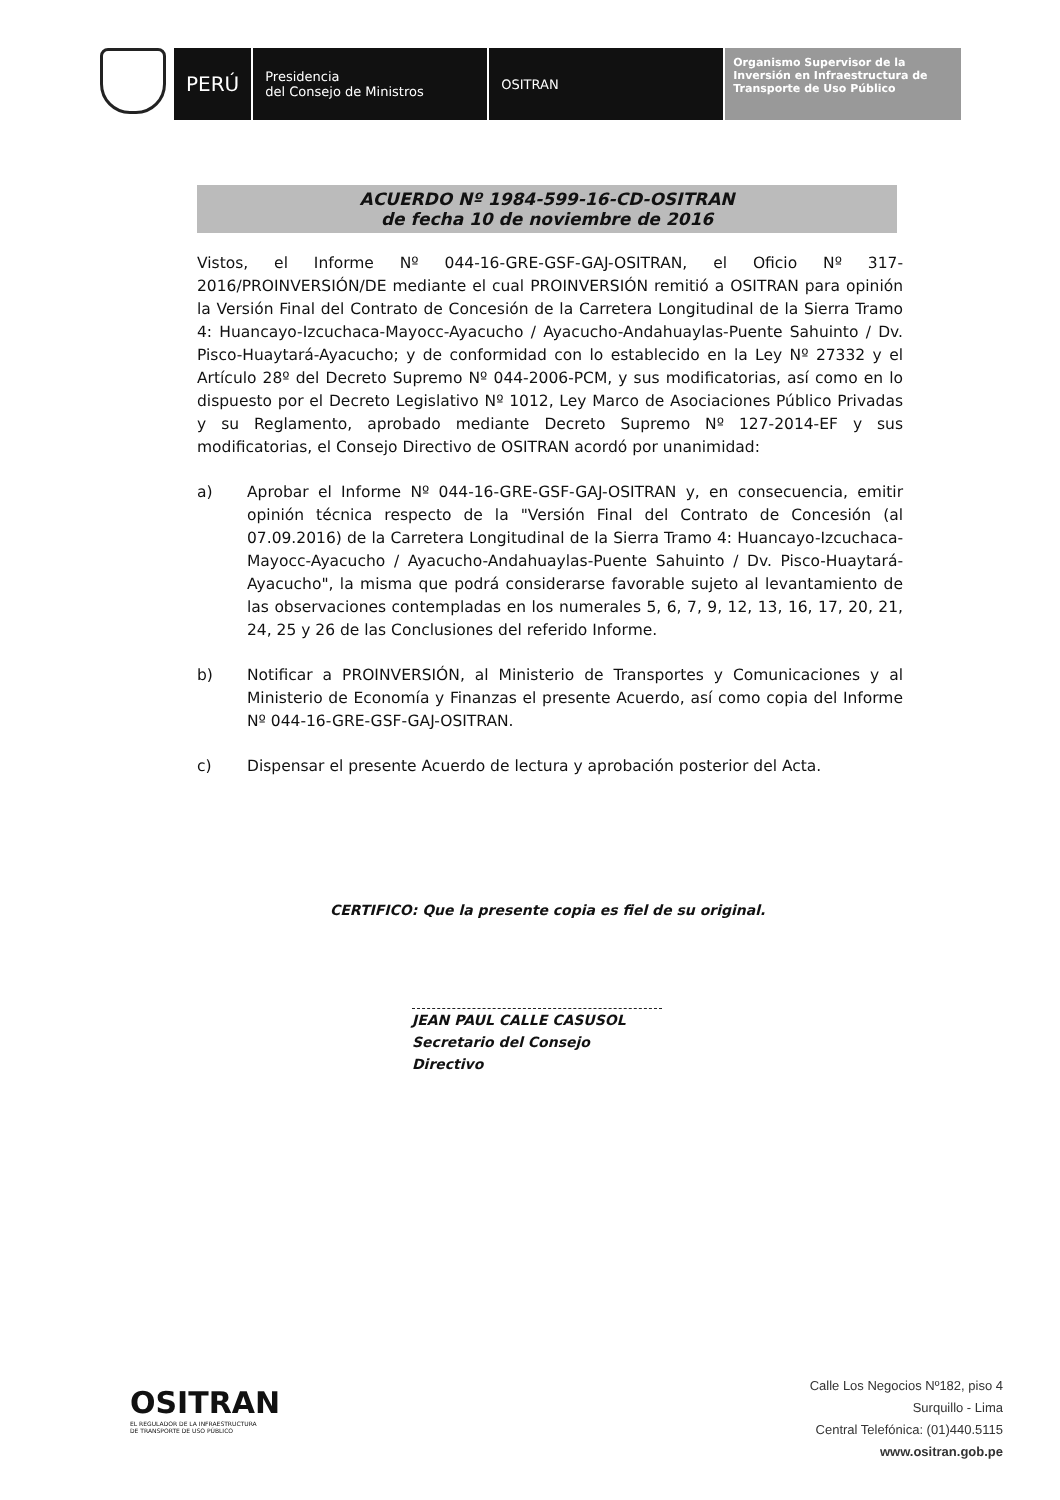PERÚ
Presidencia
del Consejo de Ministros
OSITRAN
Organismo Supervisor de la Inversión en Infraestructura de Transporte de Uso Público
ACUERDO Nº 1984-599-16-CD-OSITRAN
de fecha 10 de noviembre de 2016
Vistos, el Informe Nº 044-16-GRE-GSF-GAJ-OSITRAN, el Oficio Nº 317-2016/PROINVERSIÓN/DE mediante el cual PROINVERSIÓN remitió a OSITRAN para opinión la Versión Final del Contrato de Concesión de la Carretera Longitudinal de la Sierra Tramo 4: Huancayo-Izcuchaca-Mayocc-Ayacucho / Ayacucho-Andahuaylas-Puente Sahuinto / Dv. Pisco-Huaytará-Ayacucho; y de conformidad con lo establecido en la Ley Nº 27332 y el Artículo 28º del Decreto Supremo Nº 044-2006-PCM, y sus modificatorias, así como en lo dispuesto por el Decreto Legislativo Nº 1012, Ley Marco de Asociaciones Público Privadas y su Reglamento, aprobado mediante Decreto Supremo Nº 127-2014-EF y sus modificatorias, el Consejo Directivo de OSITRAN acordó por unanimidad:
a) Aprobar el Informe Nº 044-16-GRE-GSF-GAJ-OSITRAN y, en consecuencia, emitir opinión técnica respecto de la "Versión Final del Contrato de Concesión (al 07.09.2016) de la Carretera Longitudinal de la Sierra Tramo 4: Huancayo-Izcuchaca-Mayocc-Ayacucho / Ayacucho-Andahuaylas-Puente Sahuinto / Dv. Pisco-Huaytará-Ayacucho", la misma que podrá considerarse favorable sujeto al levantamiento de las observaciones contempladas en los numerales 5, 6, 7, 9, 12, 13, 16, 17, 20, 21, 24, 25 y 26 de las Conclusiones del referido Informe.
b) Notificar a PROINVERSIÓN, al Ministerio de Transportes y Comunicaciones y al Ministerio de Economía y Finanzas el presente Acuerdo, así como copia del Informe Nº 044-16-GRE-GSF-GAJ-OSITRAN.
c) Dispensar el presente Acuerdo de lectura y aprobación posterior del Acta.
CERTIFICO: Que la presente copia es fiel de su original.
JEAN PAUL CALLE CASUSOL
Secretario del Consejo Directivo
OSITRAN
EL REGULADOR DE LA INFRAESTRUCTURA
DE TRANSPORTE DE USO PÚBLICO
Calle Los Negocios Nº182, piso 4
Surquillo - Lima
Central Telefónica: (01)440.5115
www.ositran.gob.pe